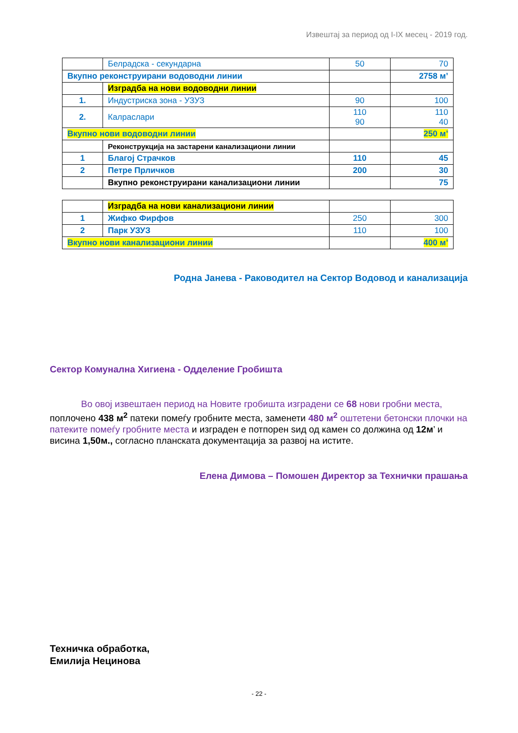Извештај за период од I-IX месец - 2019 год.
| | Белрадска - секундарна | 50 | 70 |
| Вкупно реконструирани водоводни линии | | | 2758 м’ |
| | Изградба на нови водоводни линии | | |
| 1. | Индустриска зона - УЗУЗ | 90 | 100 |
| 2. | Калраслари | 110 90 | 110 40 |
| Вкупно нови водоводни линии | | | 250 м’ |
| | Реконструкција на застарени канализациони линии | | |
| 1 | Благој Страчков | 110 | 45 |
| 2 | Петре Прличков | 200 | 30 |
| | Вкупно реконструирани канализациони линии | | 75 |
| | Изградба на нови канализациони линии | | |
| 1 | Жифко Фирфов | 250 | 300 |
| 2 | Парк УЗУЗ | 110 | 100 |
| Вкупно нови канализациони линии | | | 400 м’ |
Родна Јанева - Раководител на Сектор Водовод и канализација
Сектор Комунална Хигиена - Одделение Гробишта
Во овој извештаен период на Новите гробишта изградени се 68 нови гробни места, поплочено 438 м<sup>2</sup> патеки помеѓу гробните места, заменети 480 м<sup>2</sup> оштетени бетонски плочки на патеките помеѓу гробните места и изграден е потпорен ѕид од камен со должина од 12м’ и висина 1,50м., согласно планската документација за развој на истите.
Елена Димова – Помошен Директор за Технички прашања
Техничка обработка,
Емилија Нецинова
- 22 -